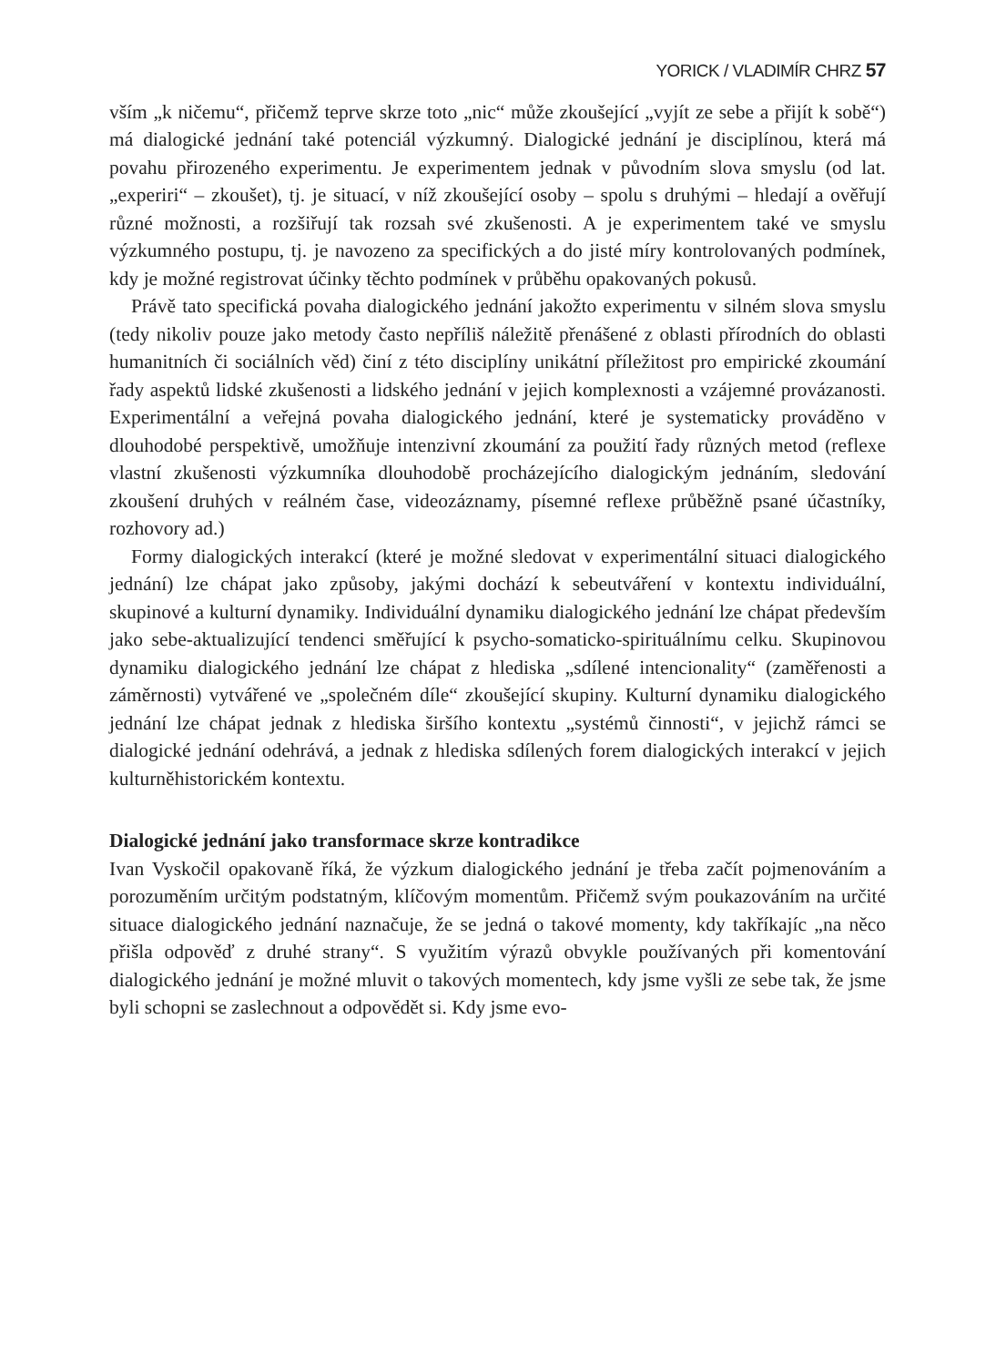YORICK / VLADIMÍR CHRZ 57
vším „k ničemu“, přičemž teprve skrze toto „nic“ může zkoušející „vyjít ze sebe a přijít k sobě“) má dialogické jednání také potenciál výzkumný. Dialogické jednání je disciplínou, která má povahu přirozeného experimentu. Je experimentem jednak v původním slova smyslu (od lat. „experiri“ – zkoušet), tj. je situací, v níž zkoušející osoby – spolu s druhými – hledají a ověřují různé možnosti, a rozšiřují tak rozsah své zkušenosti. A je experimentem také ve smyslu výzkumného postupu, tj. je navozeno za specifických a do jisté míry kontrolovaných podmínek, kdy je možné registrovat účinky těchto podmínek v průběhu opakovaných pokusů.
Právě tato specifická povaha dialogického jednání jakožto experimentu v silném slova smyslu (tedy nikoliv pouze jako metody často nepříliš náležitě přenášené z oblasti přírodních do oblasti humanitních či sociálních věd) činí z této disciplíny unikátní příležitost pro empirické zkoumání řady aspektů lidské zkušenosti a lidského jednání v jejich komplexnosti a vzájemné provázanosti. Experimentální a veřejná povaha dialogického jednání, které je systematicky prováděno v dlouhodobé perspektivě, umožňuje intenzivní zkoumání za použití řady různých metod (reflexe vlastní zkušenosti výzkumníka dlouhodobě procházejícího dialogickým jednáním, sledování zkoušení druhých v reálném čase, videozáznamy, písemné reflexe průběžně psané účastníky, rozhovory ad.)
Formy dialogických interakcí (které je možné sledovat v experimentální situaci dialogického jednání) lze chápat jako způsoby, jakými dochází k sebeutváření v kontextu individuální, skupinové a kulturní dynamiky. Individuální dynamiku dialogického jednání lze chápat především jako sebe-aktualizující tendenci směřující k psycho-somaticko-spirituálnímu celku. Skupinovou dynamiku dialogického jednání lze chápat z hlediska „sdílené intencionality“ (zaměřenosti a záměrnosti) vytvářené ve „společném díle“ zkoušející skupiny. Kulturní dynamiku dialogického jednání lze chápat jednak z hlediska širšího kontextu „systémů činnosti“, v jejichž rámci se dialogické jednání odehrává, a jednak z hlediska sdílených forem dialogických interakcí v jejich kulturněhistorickém kontextu.
Dialogické jednání jako transformace skrze kontradikce
Ivan Vyskočil opakovaně říká, že výzkum dialogického jednání je třeba začít pojmenováním a porozuměním určitým podstatným, klíčovým momentům. Přičemž svým poukazováním na určité situace dialogického jednání naznačuje, že se jedná o takové momenty, kdy takříkajíc „na něco přišla odpověď z druhé strany“. S využitím výrazů obvykle používaných při komentování dialogického jednání je možné mluvit o takových momentech, kdy jsme vyšli ze sebe tak, že jsme byli schopni se zaslechnout a odpovědět si. Kdy jsme evo-